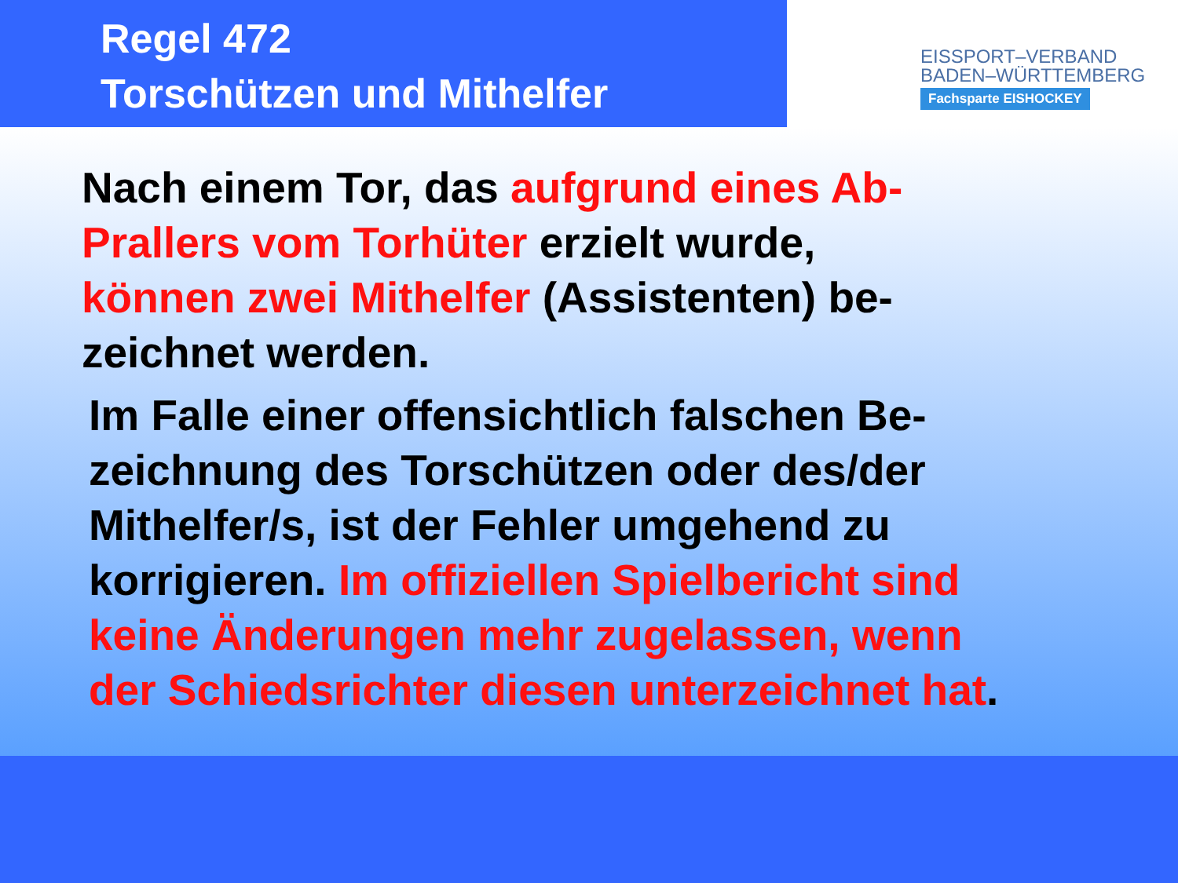Regel 472
Torschützen und Mithelfer
EISSPORT–VERBAND
BADEN–WÜRTTEMBERG
Fachsparte EISHOCKEY
Nach einem Tor, das aufgrund eines Ab-
Prallers vom Torhüter erzielt wurde,
können zwei Mithelfer (Assistenten) be-
zeichnet werden.
Im Falle einer offensichtlich falschen Be-
zeichnung des Torschützen oder des/der
Mithelfer/s, ist der Fehler umgehend zu
korrigieren. Im offiziellen Spielbericht sind
keine Änderungen mehr zugelassen, wenn
der Schiedsrichter diesen unterzeichnet hat.